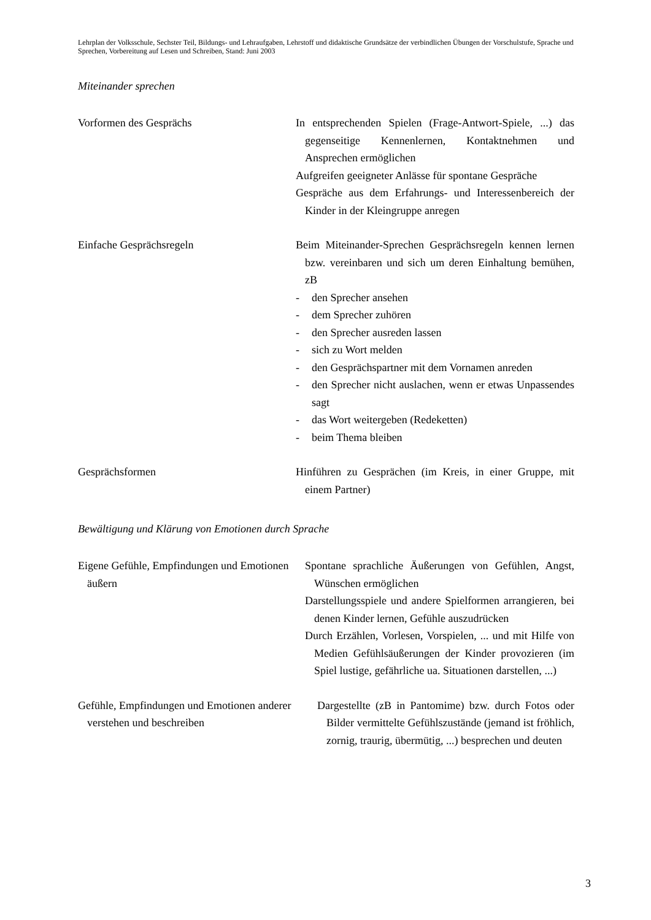Lehrplan der Volksschule, Sechster Teil, Bildungs- und Lehraufgaben, Lehrstoff und didaktische Grundsätze der verbindlichen Übungen der Vorschulstufe, Sprache und Sprechen, Vorbereitung auf Lesen und Schreiben, Stand: Juni 2003
Miteinander sprechen
Vorformen des Gesprächs In entsprechenden Spielen (Frage-Antwort-Spiele, ...) das gegenseitige Kennenlernen, Kontaktnehmen und Ansprechen ermöglichen
Aufgreifen geeigneter Anlässe für spontane Gespräche
Gespräche aus dem Erfahrungs- und Interessenbereich der Kinder in der Kleingruppe anregen
Einfache Gesprächsregeln Beim Miteinander-Sprechen Gesprächsregeln kennen lernen bzw. vereinbaren und sich um deren Einhaltung bemühen, zB
- den Sprecher ansehen
- dem Sprecher zuhören
- den Sprecher ausreden lassen
- sich zu Wort melden
- den Gesprächspartner mit dem Vornamen anreden
- den Sprecher nicht auslachen, wenn er etwas Unpassendes sagt
- das Wort weitergeben (Redeketten)
- beim Thema bleiben
Gesprächsformen Hinführen zu Gesprächen (im Kreis, in einer Gruppe, mit einem Partner)
Bewältigung und Klärung von Emotionen durch Sprache
Eigene Gefühle, Empfindungen und Emotionen äußern
Spontane sprachliche Äußerungen von Gefühlen, Angst, Wünschen ermöglichen
Darstellungsspiele und andere Spielformen arrangieren, bei denen Kinder lernen, Gefühle auszudrücken
Durch Erzählen, Vorlesen, Vorspielen, ... und mit Hilfe von Medien Gefühlsäußerungen der Kinder provozieren (im Spiel lustige, gefährliche ua. Situationen darstellen, ...)
Gefühle, Empfindungen und Emotionen anderer verstehen und beschreiben
Dargestellte (zB in Pantomime) bzw. durch Fotos oder Bilder vermittelte Gefühlszustände (jemand ist fröhlich, zornig, traurig, übermütig, ...) besprechen und deuten
3